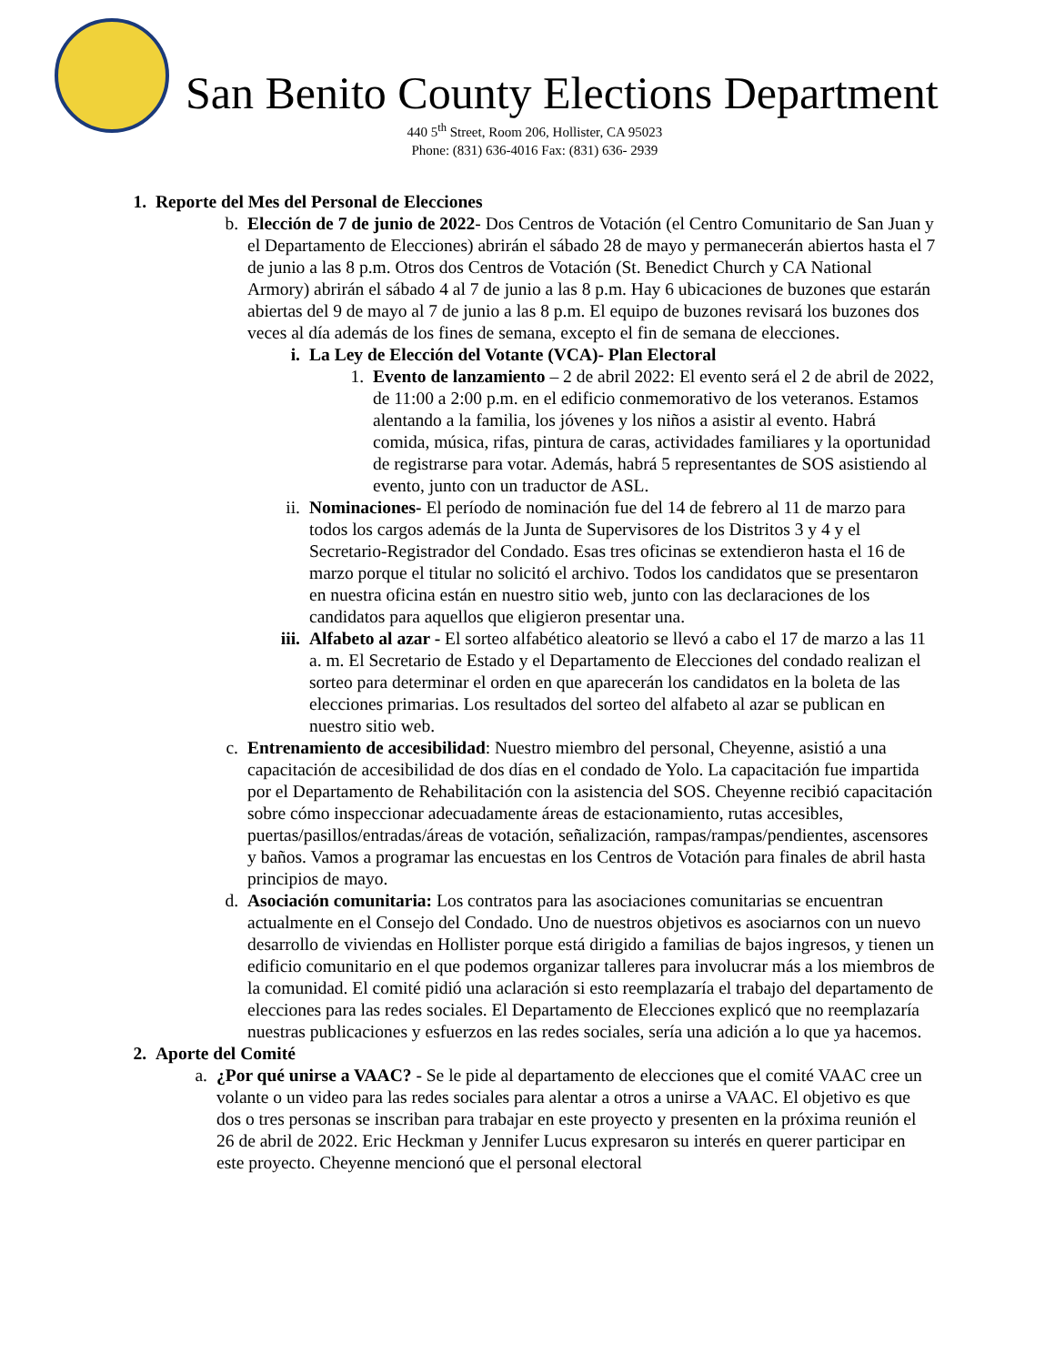San Benito County Elections Department
440 5<sup>th</sup> Street, Room 206, Hollister, CA 95023
Phone: (831) 636-4016 Fax: (831) 636- 2939
1. Reporte del Mes del Personal de Elecciones
b. Elección de 7 de junio de 2022- Dos Centros de Votación (el Centro Comunitario de San Juan y el Departamento de Elecciones) abrirán el sábado 28 de mayo y permanecerán abiertos hasta el 7 de junio a las 8 p.m. Otros dos Centros de Votación (St. Benedict Church y CA National Armory) abrirán el sábado 4 al 7 de junio a las 8 p.m. Hay 6 ubicaciones de buzones que estarán abiertas del 9 de mayo al 7 de junio a las 8 p.m. El equipo de buzones revisará los buzones dos veces al día además de los fines de semana, excepto el fin de semana de elecciones.
i. La Ley de Elección del Votante (VCA)- Plan Electoral
1. Evento de lanzamiento – 2 de abril 2022: El evento será el 2 de abril de 2022, de 11:00 a 2:00 p.m. en el edificio conmemorativo de los veteranos. Estamos alentando a la familia, los jóvenes y los niños a asistir al evento. Habrá comida, música, rifas, pintura de caras, actividades familiares y la oportunidad de registrarse para votar. Además, habrá 5 representantes de SOS asistiendo al evento, junto con un traductor de ASL.
ii.
Nominaciones- El período de nominación fue del 14 de febrero al 11 de marzo para todos los cargos además de la Junta de Supervisores de los Distritos 3 y 4 y el Secretario-Registrador del Condado. Esas tres oficinas se extendieron hasta el 16 de marzo porque el titular no solicitó el archivo. Todos los candidatos que se presentaron en nuestra oficina están en nuestro sitio web, junto con las declaraciones de los candidatos para aquellos que eligieron presentar una.
iii.
Alfabeto al azar - El sorteo alfabético aleatorio se llevó a cabo el 17 de marzo a las 11 a. m. El Secretario de Estado y el Departamento de Elecciones del condado realizan el sorteo para determinar el orden en que aparecerán los candidatos en la boleta de las elecciones primarias. Los resultados del sorteo del alfabeto al azar se publican en nuestro sitio web.
c. Entrenamiento de accesibilidad: Nuestro miembro del personal, Cheyenne, asistió a una capacitación de accesibilidad de dos días en el condado de Yolo. La capacitación fue impartida por el Departamento de Rehabilitación con la asistencia del SOS. Cheyenne recibió capacitación sobre cómo inspeccionar adecuadamente áreas de estacionamiento, rutas accesibles, puertas/pasillos/entradas/áreas de votación, señalización, rampas/rampas/pendientes, ascensores y baños. Vamos a programar las encuestas en los Centros de Votación para finales de abril hasta principios de mayo.
d. Asociación comunitaria: Los contratos para las asociaciones comunitarias se encuentran actualmente en el Consejo del Condado. Uno de nuestros objetivos es asociarnos con un nuevo desarrollo de viviendas en Hollister porque está dirigido a familias de bajos ingresos, y tienen un edificio comunitario en el que podemos organizar talleres para involucrar más a los miembros de la comunidad. El comité pidió una aclaración si esto reemplazaría el trabajo del departamento de elecciones para las redes sociales. El Departamento de Elecciones explicó que no reemplazaría nuestras publicaciones y esfuerzos en las redes sociales, sería una adición a lo que ya hacemos.
2. Aporte del Comité
a. ¿Por qué unirse a VAAC? - Se le pide al departamento de elecciones que el comité VAAC cree un volante o un video para las redes sociales para alentar a otros a unirse a VAAC. El objetivo es que dos o tres personas se inscriban para trabajar en este proyecto y presenten en la próxima reunión el 26 de abril de 2022. Eric Heckman y Jennifer Lucus expresaron su interés en querer participar en este proyecto. Cheyenne mencionó que el personal electoral